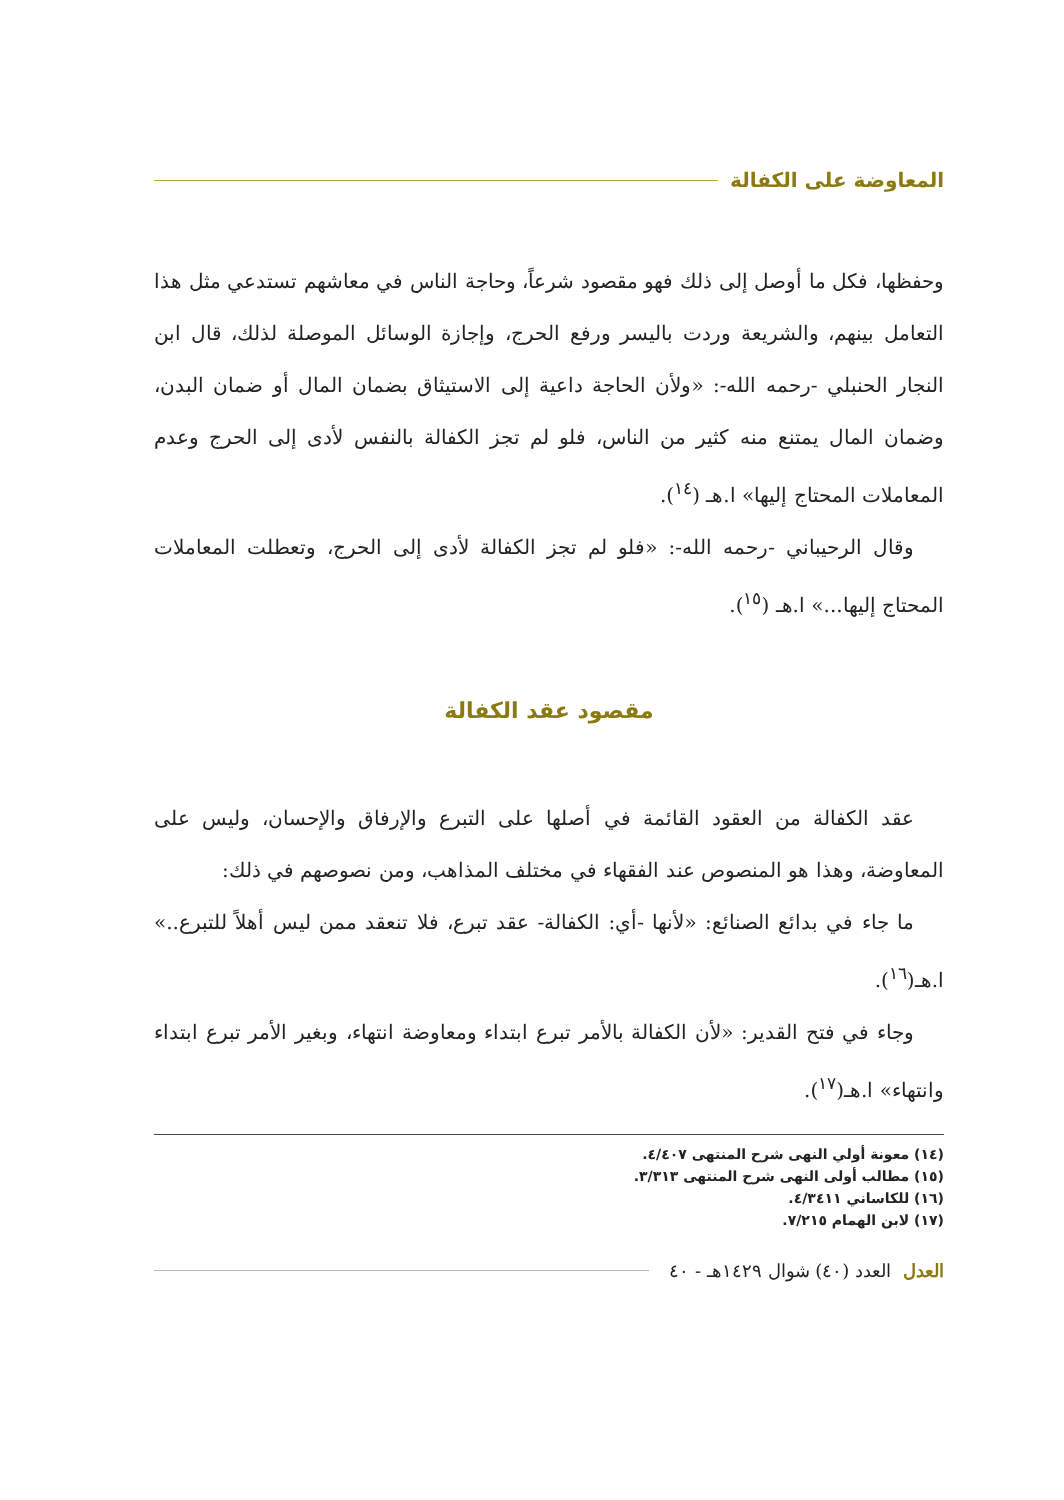المعاوضة على الكفالة
وحفظها، فكل ما أوصل إلى ذلك فهو مقصود شرعاً، وحاجة الناس في معاشهم تستدعي مثل هذا التعامل بينهم، والشريعة وردت باليسر ورفع الحرج، وإجازة الوسائل الموصلة لذلك، قال ابن النجار الحنبلي -رحمه الله-: «ولأن الحاجة داعية إلى الاستيثاق بضمان المال أو ضمان البدن، وضمان المال يمتنع منه كثير من الناس، فلو لم تجز الكفالة بالنفس لأدى إلى الحرج وعدم المعاملات المحتاج إليها» ا.هـ (<sup>١٤</sup>).
وقال الرحيباني -رحمه الله-: «فلو لم تجز الكفالة لأدى إلى الحرج، وتعطلت المعاملات المحتاج إليها...» ا.هـ (<sup>١٥</sup>).
مقصود عقد الكفالة
عقد الكفالة من العقود القائمة في أصلها على التبرع والإرفاق والإحسان، وليس على المعاوضة، وهذا هو المنصوص عند الفقهاء في مختلف المذاهب، ومن نصوصهم في ذلك:
ما جاء في بدائع الصنائع: «لأنها -أي: الكفالة- عقد تبرع، فلا تنعقد ممن ليس أهلاً للتبرع..» ا.هـ(<sup>١٦</sup>).
وجاء في فتح القدير: «لأن الكفالة بالأمر تبرع ابتداء ومعاوضة انتهاء، وبغير الأمر تبرع ابتداء وانتهاء» ا.هـ(<sup>١٧</sup>).
(١٤) معونة أولي النهى شرح المنتهى ٤/٤٠٧.
(١٥) مطالب أولى النهى شرح المنتهى ٣/٣١٣.
(١٦) للكاساني ٤/٣٤١١.
(١٧) لابن الهمام ٧/٢١٥.
العدل العدد (٤٠) شوال ١٤٢٩هـ - ٤٠